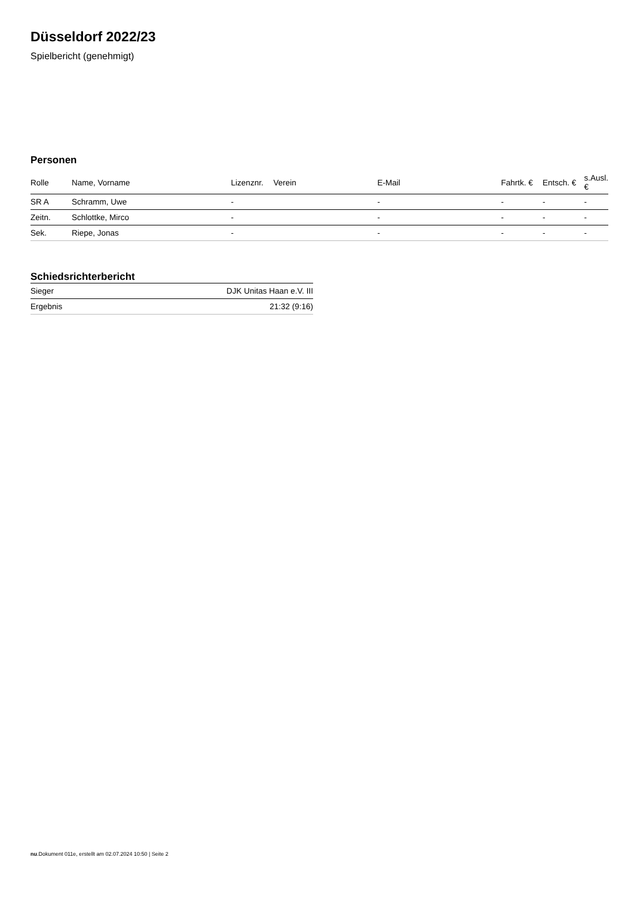Düsseldorf 2022/23
Spielbericht (genehmigt)
Personen
| Rolle | Name, Vorname | Lizenznr. | Verein | E-Mail | Fahrtk. € | Entsch. € | s.Ausl. € |
| --- | --- | --- | --- | --- | --- | --- | --- |
| SR A | Schramm, Uwe | - | | - | - | - | - |
| Zeitn. | Schlottke, Mirco | - | | - | - | - | - |
| Sek. | Riepe, Jonas | - | | - | - | - | - |
Schiedsrichterbericht
| Sieger | DJK Unitas Haan e.V. III |
| Ergebnis | 21:32 (9:16) |
nu.Dokument 011e, erstellt am 02.07.2024 10:50 | Seite 2